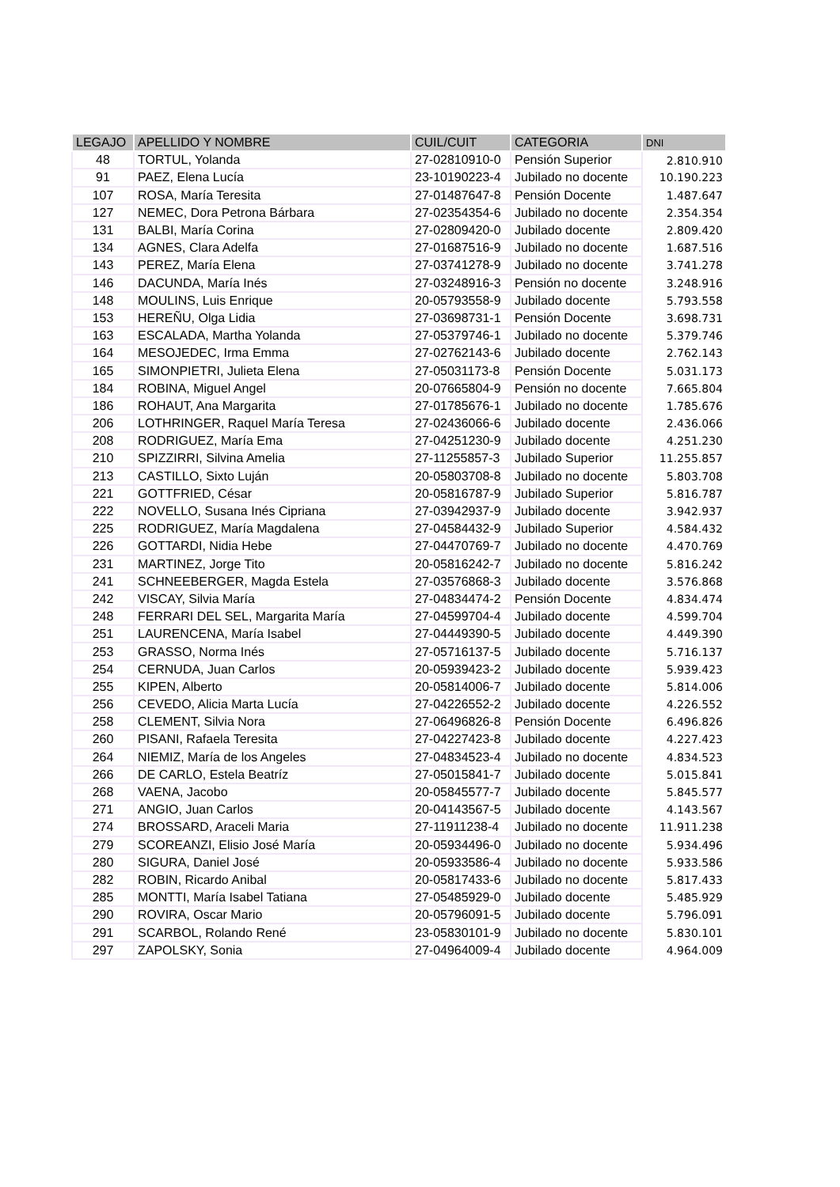| LEGAJO | APELLIDO Y NOMBRE | CUIL/CUIT | CATEGORIA | DNI |
| --- | --- | --- | --- | --- |
| 48 | TORTUL, Yolanda | 27-02810910-0 | Pensión Superior | 2.810.910 |
| 91 | PAEZ, Elena Lucía | 23-10190223-4 | Jubilado no docente | 10.190.223 |
| 107 | ROSA, María Teresita | 27-01487647-8 | Pensión Docente | 1.487.647 |
| 127 | NEMEC, Dora Petrona Bárbara | 27-02354354-6 | Jubilado no docente | 2.354.354 |
| 131 | BALBI, María Corina | 27-02809420-0 | Jubilado docente | 2.809.420 |
| 134 | AGNES, Clara Adelfa | 27-01687516-9 | Jubilado no docente | 1.687.516 |
| 143 | PEREZ, María Elena | 27-03741278-9 | Jubilado no docente | 3.741.278 |
| 146 | DACUNDA, María Inés | 27-03248916-3 | Pensión no docente | 3.248.916 |
| 148 | MOULINS, Luis Enrique | 20-05793558-9 | Jubilado docente | 5.793.558 |
| 153 | HEREÑU, Olga Lidia | 27-03698731-1 | Pensión Docente | 3.698.731 |
| 163 | ESCALADA, Martha Yolanda | 27-05379746-1 | Jubilado no docente | 5.379.746 |
| 164 | MESOJEDEC, Irma Emma | 27-02762143-6 | Jubilado docente | 2.762.143 |
| 165 | SIMONPIETRI, Julieta Elena | 27-05031173-8 | Pensión Docente | 5.031.173 |
| 184 | ROBINA, Miguel Angel | 20-07665804-9 | Pensión no docente | 7.665.804 |
| 186 | ROHAUT, Ana Margarita | 27-01785676-1 | Jubilado no docente | 1.785.676 |
| 206 | LOTHRINGER, Raquel María Teresa | 27-02436066-6 | Jubilado docente | 2.436.066 |
| 208 | RODRIGUEZ, María Ema | 27-04251230-9 | Jubilado docente | 4.251.230 |
| 210 | SPIZZIRRI, Silvina Amelia | 27-11255857-3 | Jubilado Superior | 11.255.857 |
| 213 | CASTILLO, Sixto Luján | 20-05803708-8 | Jubilado no docente | 5.803.708 |
| 221 | GOTTFRIED, César | 20-05816787-9 | Jubilado Superior | 5.816.787 |
| 222 | NOVELLO, Susana Inés Cipriana | 27-03942937-9 | Jubilado docente | 3.942.937 |
| 225 | RODRIGUEZ, María Magdalena | 27-04584432-9 | Jubilado Superior | 4.584.432 |
| 226 | GOTTARDI, Nidia Hebe | 27-04470769-7 | Jubilado no docente | 4.470.769 |
| 231 | MARTINEZ, Jorge Tito | 20-05816242-7 | Jubilado no docente | 5.816.242 |
| 241 | SCHNEEBERGER, Magda Estela | 27-03576868-3 | Jubilado docente | 3.576.868 |
| 242 | VISCAY, Silvia María | 27-04834474-2 | Pensión Docente | 4.834.474 |
| 248 | FERRARI DEL SEL, Margarita María | 27-04599704-4 | Jubilado docente | 4.599.704 |
| 251 | LAURENCENA, María Isabel | 27-04449390-5 | Jubilado docente | 4.449.390 |
| 253 | GRASSO, Norma Inés | 27-05716137-5 | Jubilado docente | 5.716.137 |
| 254 | CERNUDA, Juan Carlos | 20-05939423-2 | Jubilado docente | 5.939.423 |
| 255 | KIPEN, Alberto | 20-05814006-7 | Jubilado docente | 5.814.006 |
| 256 | CEVEDO, Alicia Marta Lucía | 27-04226552-2 | Jubilado docente | 4.226.552 |
| 258 | CLEMENT, Silvia Nora | 27-06496826-8 | Pensión Docente | 6.496.826 |
| 260 | PISANI, Rafaela Teresita | 27-04227423-8 | Jubilado docente | 4.227.423 |
| 264 | NIEMIZ, María de los Angeles | 27-04834523-4 | Jubilado no docente | 4.834.523 |
| 266 | DE CARLO, Estela Beatríz | 27-05015841-7 | Jubilado docente | 5.015.841 |
| 268 | VAENA, Jacobo | 20-05845577-7 | Jubilado docente | 5.845.577 |
| 271 | ANGIO, Juan Carlos | 20-04143567-5 | Jubilado docente | 4.143.567 |
| 274 | BROSSARD, Araceli Maria | 27-11911238-4 | Jubilado no docente | 11.911.238 |
| 279 | SCOREANZI, Elisio José María | 20-05934496-0 | Jubilado no docente | 5.934.496 |
| 280 | SIGURA, Daniel José | 20-05933586-4 | Jubilado no docente | 5.933.586 |
| 282 | ROBIN, Ricardo Anibal | 20-05817433-6 | Jubilado no docente | 5.817.433 |
| 285 | MONTTI, María Isabel Tatiana | 27-05485929-0 | Jubilado docente | 5.485.929 |
| 290 | ROVIRA, Oscar Mario | 20-05796091-5 | Jubilado docente | 5.796.091 |
| 291 | SCARBOL, Rolando René | 23-05830101-9 | Jubilado no docente | 5.830.101 |
| 297 | ZAPOLSKY, Sonia | 27-04964009-4 | Jubilado docente | 4.964.009 |